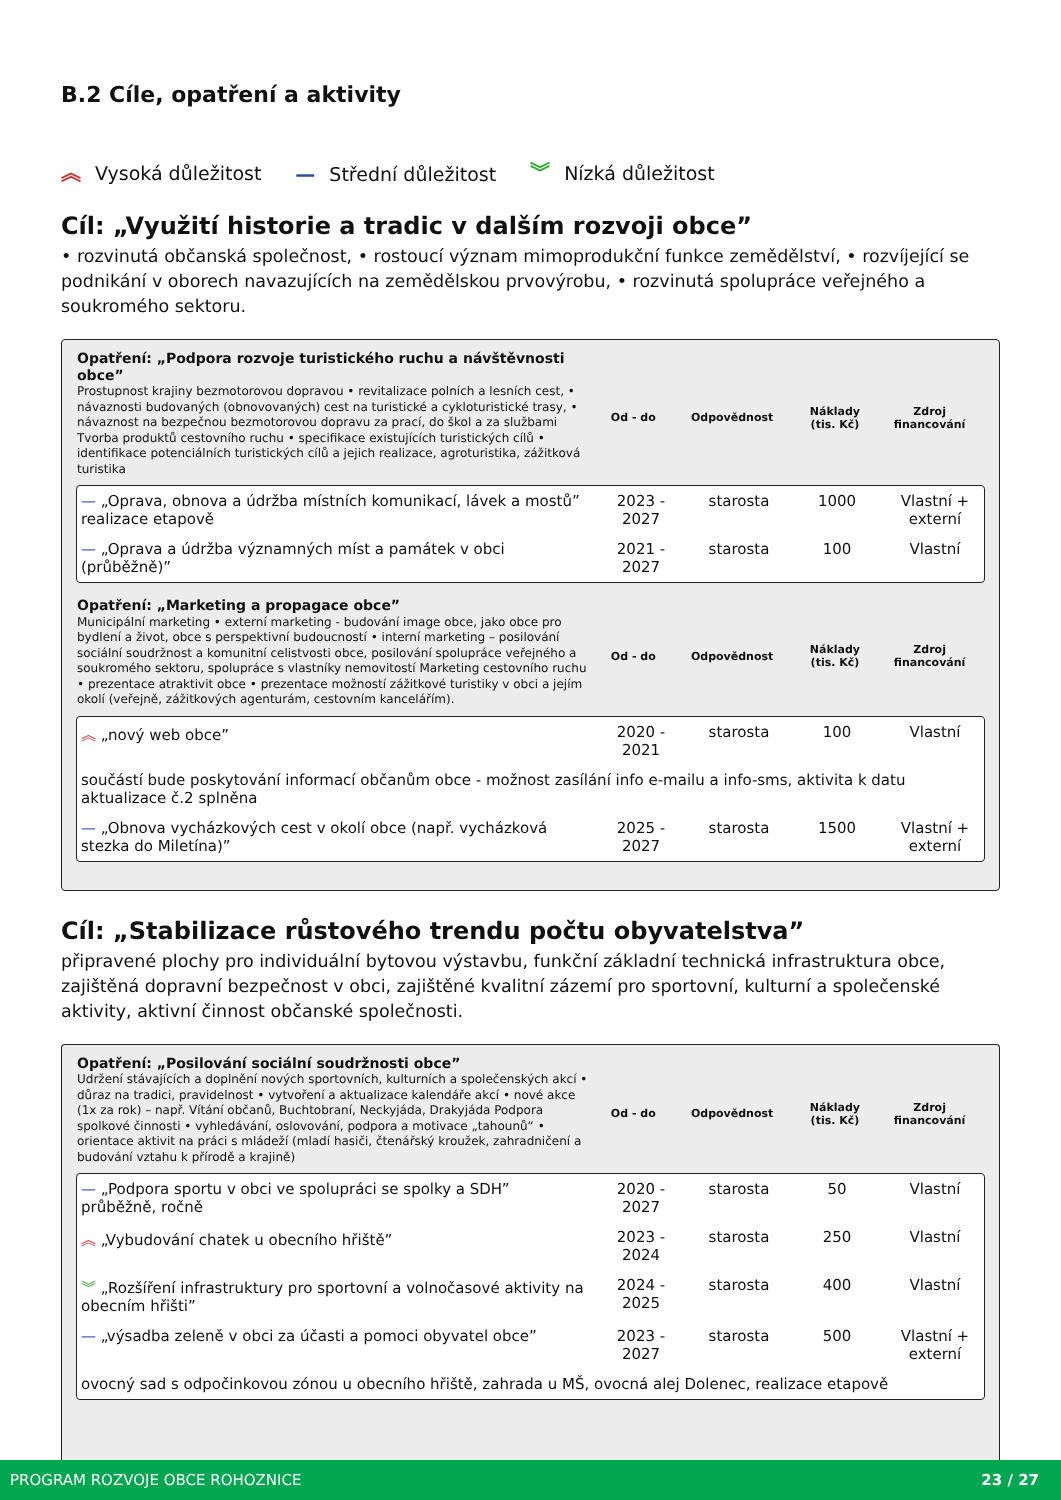B.2 Cíle, opatření a aktivity
︽ Vysoká důležitost — Střední důležitost ︾ Nízká důležitost
Cíl: „Využití historie a tradic v dalším rozvoji obce”
• rozvinutá občanská společnost, • rostoucí význam mimoprodukční funkce zemědělství, • rozvíjející se podnikání v oborech navazujících na zemědělskou prvovýrobu, • rozvinutá spolupráce veřejného a soukromého sektoru.
| Opatření: „Podpora rozvoje turistického ruchu a návštěvnosti obce” Prostupnost krajiny bezmotorovou dopravou • revitalizace polních a lesních cest, • návaznosti budovaných (obnovovaných) cest na turistické a cykloturistické trasy, • návaznost na bezpečnou bezmotorovou dopravu za prací, do škol a za službami Tvorba produktů cestovního ruchu • specifikace existujících turistických cílů • identifikace potenciálních turistických cílů a jejich realizace, agroturistika, zážitková turistika | Od - do | Odpovědnost | Náklady (tis. Kč) | Zdroj financování |
| — „Oprava, obnova a údržba místních komunikací, lávek a mostů” realizace etapově | 2023 - 2027 | starosta | 1000 | Vlastní + externí |
| — „Oprava a údržba významných míst a památek v obci (průběžně)” | 2021 - 2027 | starosta | 100 | Vlastní |
| Opatření: „Marketing a propagace obce” Municipální marketing • externí marketing - budování image obce, jako obce pro bydlení a život, obce s perspektivní budoucností • interní marketing – posilování sociální soudržnost a komunitní celistvosti obce, posilování spolupráce veřejného a soukromého sektoru, spolupráce s vlastníky nemovitostí Marketing cestovního ruchu • prezentace atraktivit obce • prezentace možností zážitkové turistiky v obci a jejím okolí (veřejně, zážitkových agenturám, cestovním kancelářím). | Od - do | Odpovědnost | Náklady (tis. Kč) | Zdroj financování |
| ︽ „nový web obce” | 2020 - 2021 | starosta | 100 | Vlastní |
| součástí bude poskytování informací občanům obce - možnost zasílání info e-mailu a info-sms, aktivita k datu aktualizace č.2 splněna | | | | |
| — „Obnova vycházkových cest v okolí obce (např. vycházková stezka do Miletína)” | 2025 - 2027 | starosta | 1500 | Vlastní + externí |
Cíl: „Stabilizace růstového trendu počtu obyvatelstva”
připravené plochy pro individuální bytovou výstavbu, funkční základní technická infrastruktura obce, zajištěná dopravní bezpečnost v obci, zajištěné kvalitní zázemí pro sportovní, kulturní a společenské aktivity, aktivní činnost občanské společnosti.
| Opatření: „Posilování sociální soudržnosti obce” Udržení stávajících a doplnění nových sportovních, kulturních a společenských akcí • důraz na tradici, pravidelnost • vytvoření a aktualizace kalendáře akcí • nové akce (1x za rok) – např. Vítání občanů, Buchtobraní, Neckyjáda, Drakyjáda Podpora spolkové činnosti • vyhledávání, oslovování, podpora a motivace „tahounů“ • orientace aktivit na práci s mládeží (mladí hasiči, čtenářský kroužek, zahradničení a budování vztahu k přírodě a krajině) | Od - do | Odpovědnost | Náklady (tis. Kč) | Zdroj financování |
| — „Podpora sportu v obci ve spolupráci se spolky a SDH” průběžně, ročně | 2020 - 2027 | starosta | 50 | Vlastní |
| ︽ „Vybudování chatek u obecního hřiště” | 2023 - 2024 | starosta | 250 | Vlastní |
| ︾ „Rozšíření infrastruktury pro sportovní a volnočasové aktivity na obecním hřišti” | 2024 - 2025 | starosta | 400 | Vlastní |
| — „výsadba zeleně v obci za účasti a pomoci obyvatel obce” | 2023 - 2027 | starosta | 500 | Vlastní + externí |
| ovocný sad s odpočinkovou zónou u obecního hřiště, zahrada u MŠ, ovocná alej Dolenec, realizace etapově | | | | |
PROGRAM ROZVOJE OBCE ROHOZNICE 23 / 27